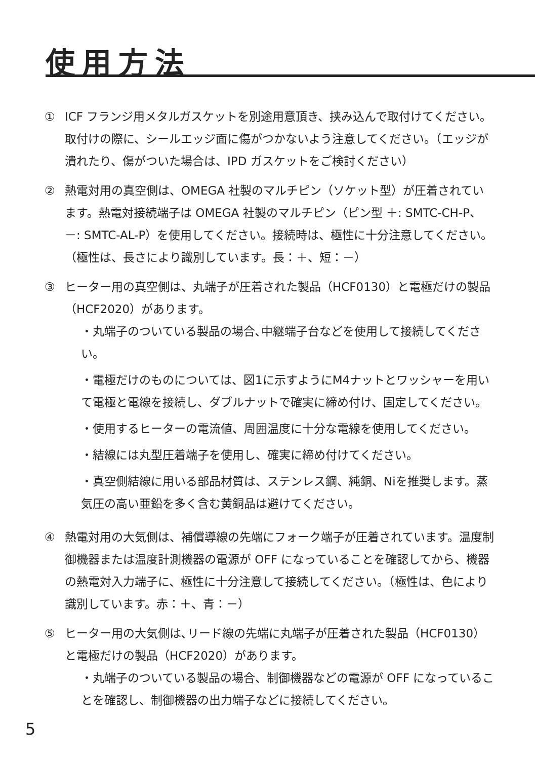使用方法
① ICF フランジ用メタルガスケットを別途用意頂き、挟み込んで取付けてください。取付けの際に、シールエッジ面に傷がつかないよう注意してください。（エッジが潰れたり、傷がついた場合は、IPD ガスケットをご検討ください）
② 熱電対用の真空側は、OMEGA 社製のマルチピン（ソケット型）が圧着されています。熱電対接続端子は OMEGA 社製のマルチピン（ピン型 ＋: SMTC-CH-P、－: SMTC-AL-P）を使用してください。接続時は、極性に十分注意してください。（極性は、長さにより識別しています。長：＋、短：－）
③ ヒーター用の真空側は、丸端子が圧着された製品（HCF0130）と電極だけの製品（HCF2020）があります。
・丸端子のついている製品の場合､中継端子台などを使用して接続してください。
・電極だけのものについては、図1に示すようにM4ナットとワッシャーを用いて電極と電線を接続し、ダブルナットで確実に締め付け、固定してください。
・使用するヒーターの電流値、周囲温度に十分な電線を使用してください。
・結線には丸型圧着端子を使用し、確実に締め付けてください。
・真空側結線に用いる部品材質は、ステンレス鋼、純銅、Niを推奨します。蒸気圧の高い亜鉛を多く含む黄銅品は避けてください。
④ 熱電対用の大気側は、補償導線の先端にフォーク端子が圧着されています。温度制御機器または温度計測機器の電源が OFF になっていることを確認してから、機器の熱電対入力端子に、極性に十分注意して接続してください。（極性は、色により識別しています。赤：＋、青：－）
⑤ ヒーター用の大気側は､リード線の先端に丸端子が圧着された製品（HCF0130）と電極だけの製品（HCF2020）があります。
・丸端子のついている製品の場合、制御機器などの電源が OFF になっていることを確認し、制御機器の出力端子などに接続してください。
5